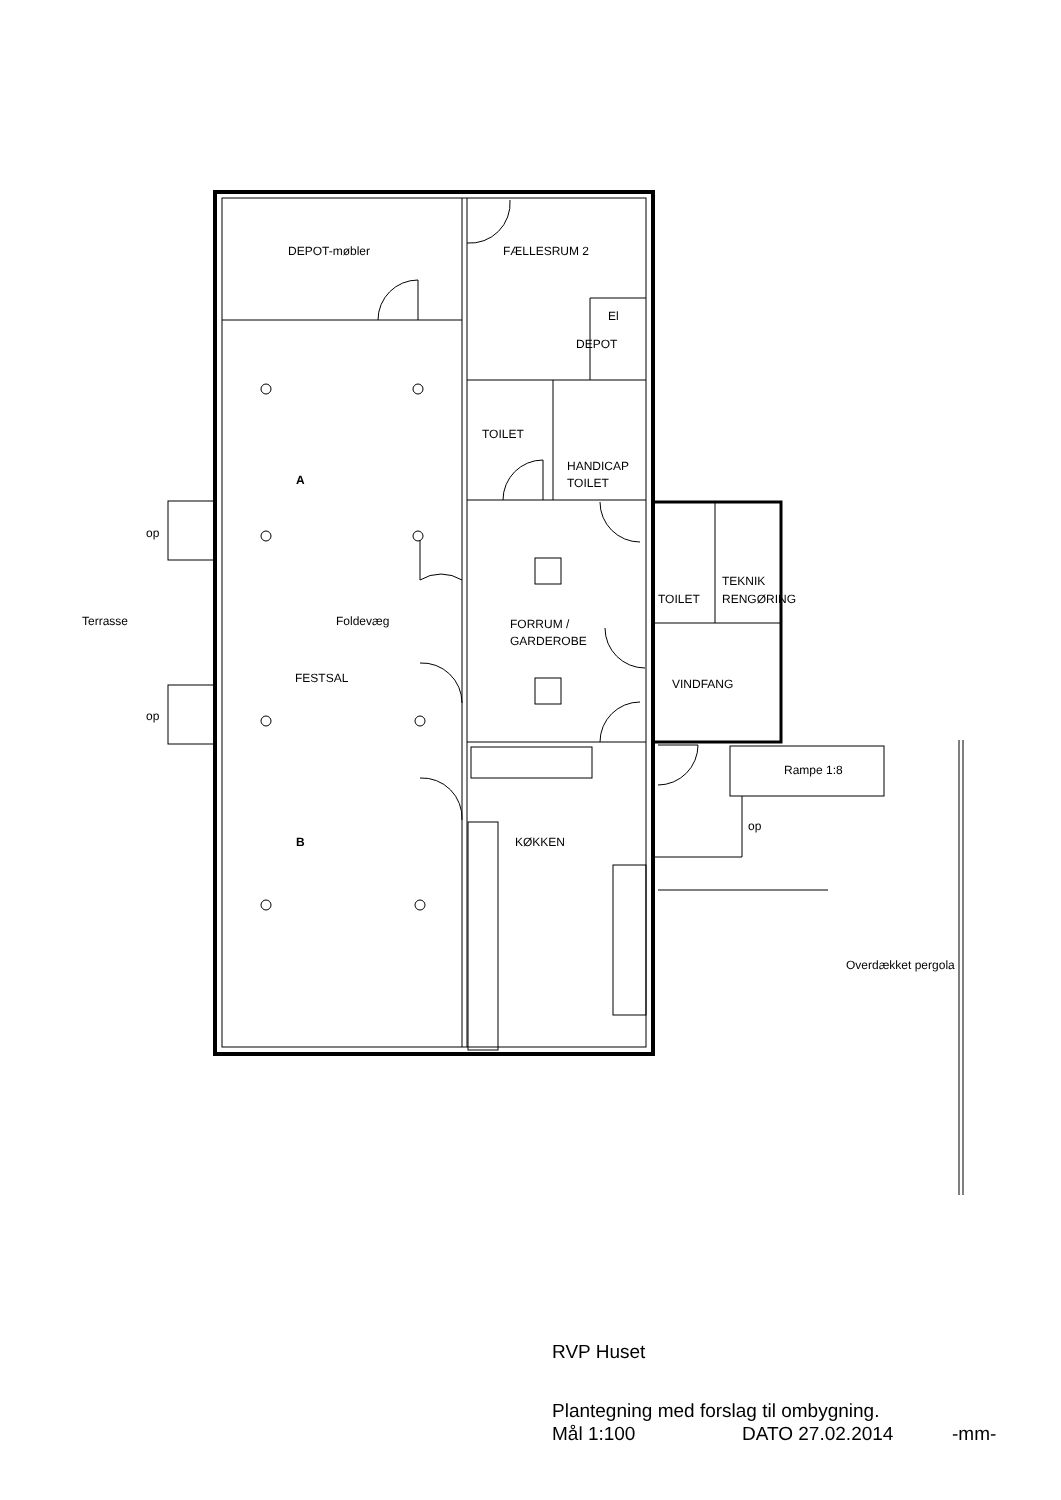DEPOT-møbler
FÆLLESRUM 2
El
DEPOT
TOILET
HANDICAP
TOILET
A
op
TOILET
TEKNIK
RENGØRING
Terrasse
Foldevæg
FORRUM /
GARDEROBE
FESTSAL
VINDFANG
op
Rampe 1:8
op
B
KØKKEN
Overdækket pergola
RVP Huset
Plantegning med forslag til ombygning.
Mål 1:100 DATO 27.02.2014 -mm-